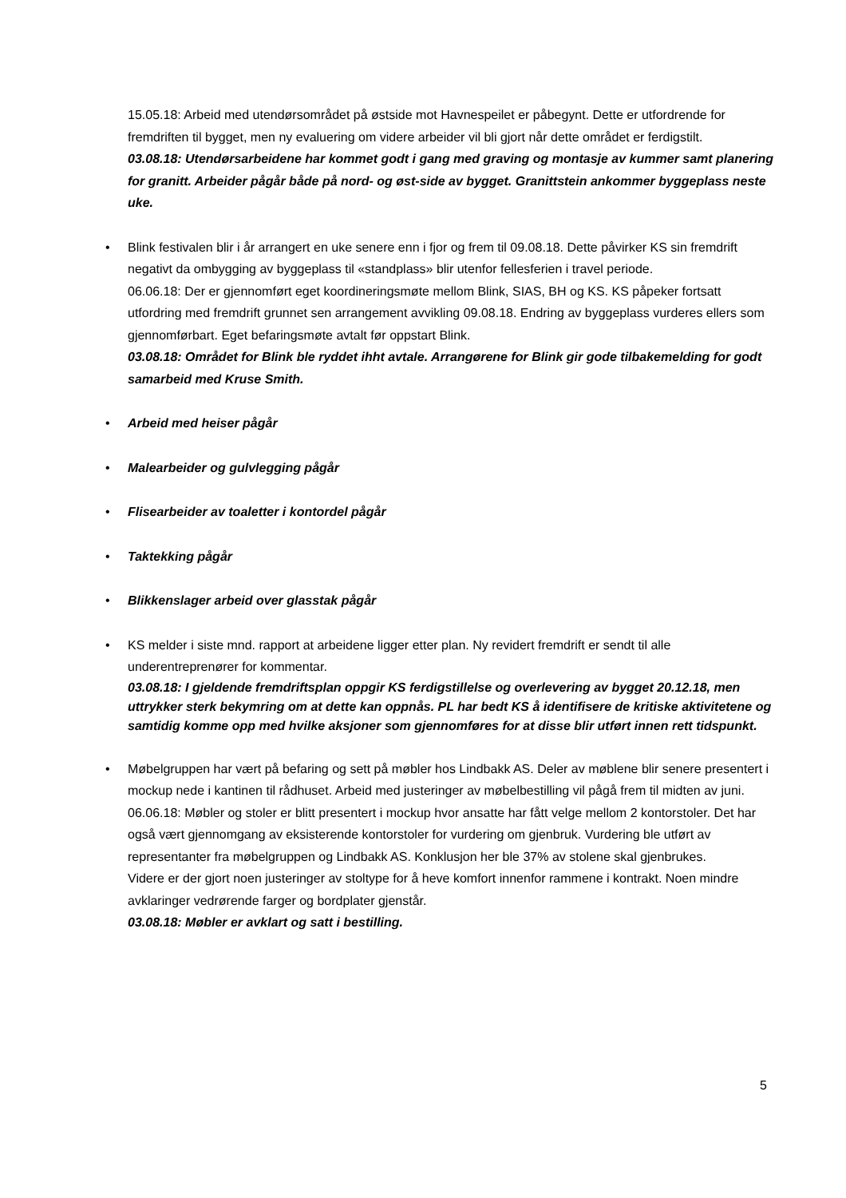15.05.18: Arbeid med utendørsområdet på østside mot Havnespeilet er påbegynt. Dette er utfordrende for fremdriften til bygget, men ny evaluering om videre arbeider vil bli gjort når dette området er ferdigstilt.
03.08.18: Utendørsarbeidene har kommet godt i gang med graving og montasje av kummer samt planering for granitt. Arbeider pågår både på nord- og øst-side av bygget. Granittstein ankommer byggeplass neste uke.
•
Blink festivalen blir i år arrangert en uke senere enn i fjor og frem til 09.08.18. Dette påvirker KS sin fremdrift negativt da ombygging av byggeplass til «standplass» blir utenfor fellesferien i travel periode.
06.06.18: Der er gjennomført eget koordineringsmøte mellom Blink, SIAS, BH og KS. KS påpeker fortsatt utfordring med fremdrift grunnet sen arrangement avvikling 09.08.18. Endring av byggeplass vurderes ellers som gjennomførbart. Eget befaringsmøte avtalt før oppstart Blink.
03.08.18: Området for Blink ble ryddet ihht avtale. Arrangørene for Blink gir gode tilbakemelding for godt samarbeid med Kruse Smith.
•
Arbeid med heiser pågår
•
Malearbeider og gulvlegging pågår
•
Flisearbeider av toaletter i kontordel pågår
•
Taktekking pågår
•
Blikkenslager arbeid over glasstak pågår
•
KS melder i siste mnd. rapport at arbeidene ligger etter plan. Ny revidert fremdrift er sendt til alle underentreprenører for kommentar.
03.08.18: I gjeldende fremdriftsplan oppgir KS ferdigstillelse og overlevering av bygget 20.12.18, men uttrykker sterk bekymring om at dette kan oppnås. PL har bedt KS å identifisere de kritiske aktivitetene og samtidig komme opp med hvilke aksjoner som gjennomføres for at disse blir utført innen rett tidspunkt.
•
Møbelgruppen har vært på befaring og sett på møbler hos Lindbakk AS. Deler av møblene blir senere presentert i mockup nede i kantinen til rådhuset. Arbeid med justeringer av møbelbestilling vil pågå frem til midten av juni.
06.06.18: Møbler og stoler er blitt presentert i mockup hvor ansatte har fått velge mellom 2 kontorstoler. Det har også vært gjennomgang av eksisterende kontorstoler for vurdering om gjenbruk. Vurdering ble utført av representanter fra møbelgruppen og Lindbakk AS. Konklusjon her ble 37% av stolene skal gjenbrukes.
Videre er der gjort noen justeringer av stoltype for å heve komfort innenfor rammene i kontrakt. Noen mindre avklaringer vedrørende farger og bordplater gjenstår.
03.08.18: Møbler er avklart og satt i bestilling.
5